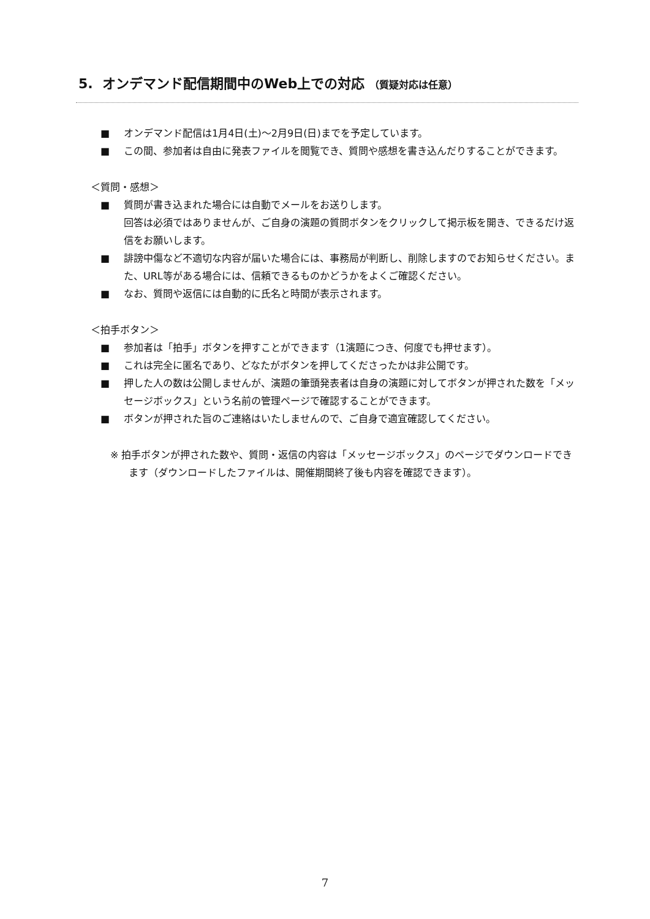5. オンデマンド配信期間中のWeb上での対応 （質疑対応は任意）
■ オンデマンド配信は1月4日(土)～2月9日(日)までを予定しています。
■ この間、参加者は自由に発表ファイルを閲覧でき、質問や感想を書き込んだりすることができます。
＜質問・感想＞
■ 質問が書き込まれた場合には自動でメールをお送りします。
回答は必須ではありませんが、ご自身の演題の質問ボタンをクリックして掲示板を開き、できるだけ返信をお願いします。
■ 誹謗中傷など不適切な内容が届いた場合には、事務局が判断し、削除しますのでお知らせください。また、URL等がある場合には、信頼できるものかどうかをよくご確認ください。
■ なお、質問や返信には自動的に氏名と時間が表示されます。
＜拍手ボタン＞
■ 参加者は「拍手」ボタンを押すことができます（1演題につき、何度でも押せます）。
■ これは完全に匿名であり、どなたがボタンを押してくださったかは非公開です。
■ 押した人の数は公開しませんが、演題の筆頭発表者は自身の演題に対してボタンが押された数を「メッセージボックス」という名前の管理ページで確認することができます。
■ ボタンが押された旨のご連絡はいたしませんので、ご自身で適宜確認してください。
※ 拍手ボタンが押された数や、質問・返信の内容は「メッセージボックス」のページでダウンロードできます（ダウンロードしたファイルは、開催期間終了後も内容を確認できます）。
7